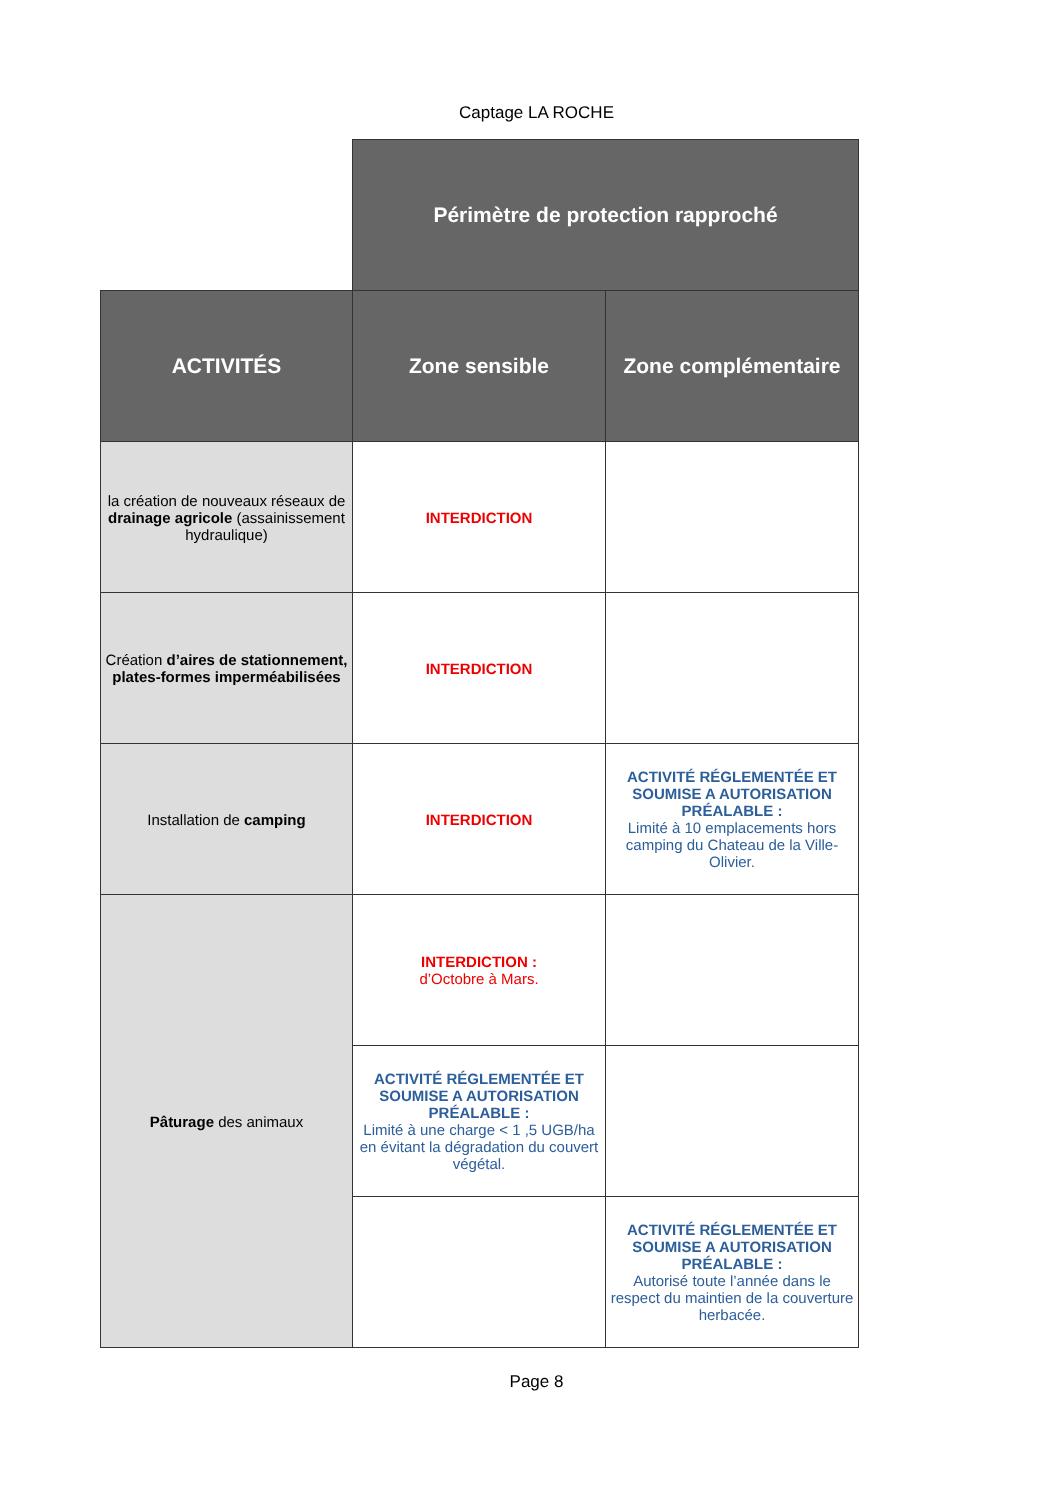Captage LA ROCHE
| | Périmètre de protection rapproché | |
| ACTIVITÉS | Zone sensible | Zone complémentaire |
| la création de nouveaux réseaux de drainage agricole (assainissement hydraulique) | INTERDICTION | |
| Création d’aires de stationnement, plates-formes imperméabilisées | INTERDICTION | |
| Installation de camping | INTERDICTION | ACTIVITÉ RÉGLEMENTÉE ET SOUMISE A AUTORISATION PRÉALABLE : Limité à 10 emplacements hors camping du Chateau de la Ville-Olivier. |
| Pâturage des animaux | INTERDICTION : d’Octobre à Mars. | |
| | ACTIVITÉ RÉGLEMENTÉE ET SOUMISE A AUTORISATION PRÉALABLE : Limité à une charge < 1 ,5 UGB/ha en évitant la dégradation du couvert végétal. | |
| | | ACTIVITÉ RÉGLEMENTÉE ET SOUMISE A AUTORISATION PRÉALABLE : Autorisé toute l’année dans le respect du maintien de la couverture herbacée. |
Page 8